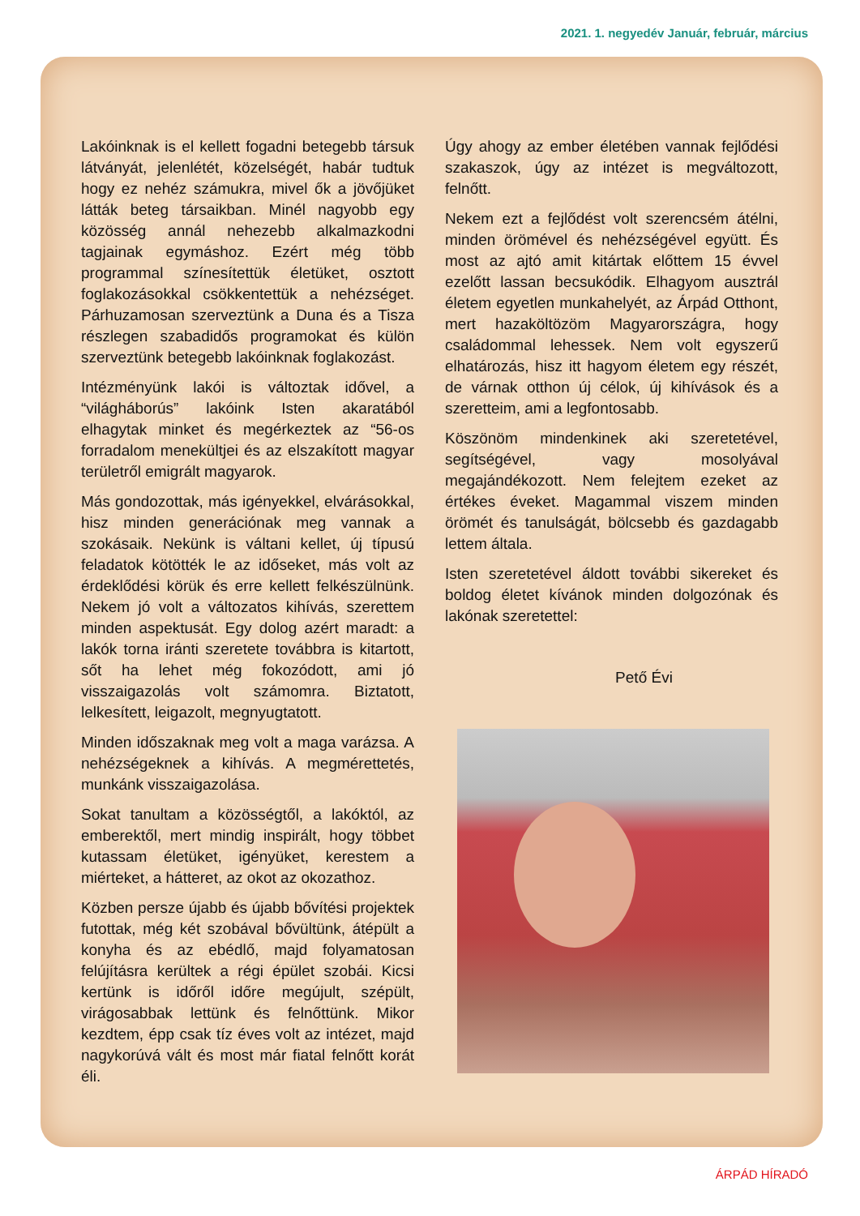2021. 1. negyedév Január, február, március
Lakóinknak is el kellett fogadni betegebb társuk látványát, jelenlétét, közelségét, habár tudtuk hogy ez nehéz számukra, mivel ők a jövőjüket látták beteg társaikban. Minél nagyobb egy közösség annál nehezebb alkalmazkodni tagjainak egymáshoz. Ezért még több programmal színesítettük életüket, osztott foglakozásokkal csökkentettük a nehézséget. Párhuzamosan szerveztünk a Duna és a Tisza részlegen szabadidős programokat és külön szerveztünk betegebb lakóinknak foglakozást.
Intézményünk lakói is változtak idővel, a “világháborús” lakóink Isten akaratából elhagytak minket és megérkeztek az “56-os forradalom menekültjei és az elszakított magyar területről emigrált magyarok.
Más gondozottak, más igényekkel, elvárásokkal, hisz minden generációnak meg vannak a szokásaik. Nekünk is váltani kellet, új típusú feladatok kötötték le az időseket, más volt az érdeklődési körük és erre kellett felkészülnünk. Nekem jó volt a változatos kihívás, szerettem minden aspektusát. Egy dolog azért maradt: a lakók torna iránti szeretete továbbra is kitartott, sőt ha lehet még fokozódott, ami jó visszaigazolás volt számomra. Biztatott, lelkesített, leigazolt, megnyugtatott.
Minden időszaknak meg volt a maga varázsa. A nehézségeknek a kihívás. A megmérettetés, munkánk visszaigazolása.
Sokat tanultam a közösségtől, a lakóktól, az emberektől, mert mindig inspirált, hogy többet kutassam életüket, igényüket, kerestem a miérteket, a hátteret, az okot az okozathoz.
Közben persze újabb és újabb bővítési projektek futottak, még két szobával bővültünk, átépült a konyha és az ebédlő, majd folyamatosan felújításra kerültek a régi épület szobái. Kicsi kertünk is időről időre megújult, szépült, virágosabbak lettünk és felnőttünk. Mikor kezdtem, épp csak tíz éves volt az intézet, majd nagykorúvá vált és most már fiatal felnőtt korát éli.
Úgy ahogy az ember életében vannak fejlődési szakaszok, úgy az intézet is megváltozott, felnőtt.
Nekem ezt a fejlődést volt szerencsém átélni, minden örömével és nehézségével együtt. És most az ajtó amit kitártak előttem 15 évvel ezelőtt lassan becsukódik. Elhagyom ausztrál életem egyetlen munkahelyét, az Árpád Otthont, mert hazaköltözöm Magyarországra, hogy családommal lehessek. Nem volt egyszerű elhatározás, hisz itt hagyom életem egy részét, de várnak otthon új célok, új kihívások és a szeretteim, ami a legfontosabb.
Köszönöm mindenkinek aki szeretetével, segítségével, vagy mosolyával megajándékozott. Nem felejtem ezeket az értékes éveket. Magammal viszem minden örömét és tanulságát, bölcsebb és gazdagabb lettem általa.
Isten szeretetével áldott további sikereket és boldog életet kívánok minden dolgozónak és lakónak szeretettel:
Pető Évi
ÁRPÁD HÍRADÓ